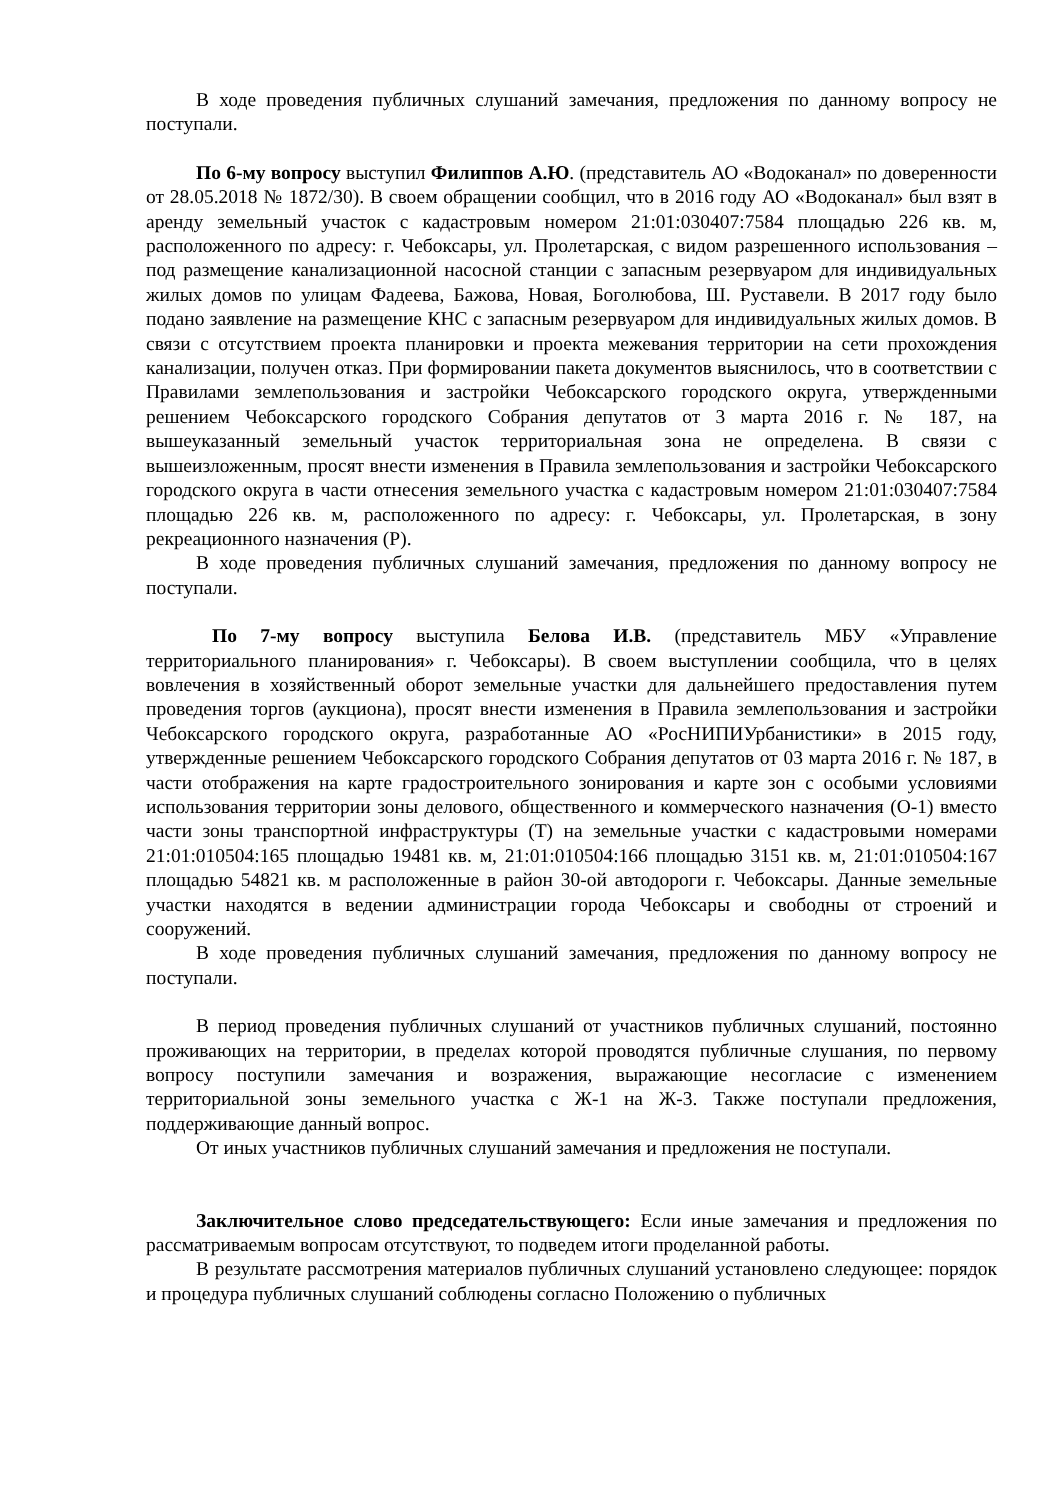В ходе проведения публичных слушаний замечания, предложения по данному вопросу не поступали.
По 6-му вопросу выступил Филиппов А.Ю. (представитель АО «Водоканал» по доверенности от 28.05.2018 № 1872/30). В своем обращении сообщил, что в 2016 году АО «Водоканал» был взят в аренду земельный участок с кадастровым номером 21:01:030407:7584 площадью 226 кв. м, расположенного по адресу: г. Чебоксары, ул. Пролетарская, с видом разрешенного использования – под размещение канализационной насосной станции с запасным резервуаром для индивидуальных жилых домов по улицам Фадеева, Бажова, Новая, Боголюбова, Ш. Руставели. В 2017 году было подано заявление на размещение КНС с запасным резервуаром для индивидуальных жилых домов. В связи с отсутствием проекта планировки и проекта межевания территории на сети прохождения канализации, получен отказ. При формировании пакета документов выяснилось, что в соответствии с Правилами землепользования и застройки Чебоксарского городского округа, утвержденными решением Чебоксарского городского Собрания депутатов от 3 марта 2016 г. № 187, на вышеуказанный земельный участок территориальная зона не определена. В связи с вышеизложенным, просят внести изменения в Правила землепользования и застройки Чебоксарского городского округа в части отнесения земельного участка с кадастровым номером 21:01:030407:7584 площадью 226 кв. м, расположенного по адресу: г. Чебоксары, ул. Пролетарская, в зону рекреационного назначения (Р).
В ходе проведения публичных слушаний замечания, предложения по данному вопросу не поступали.
По 7-му вопросу выступила Белова И.В. (представитель МБУ «Управление территориального планирования» г. Чебоксары). В своем выступлении сообщила, что в целях вовлечения в хозяйственный оборот земельные участки для дальнейшего предоставления путем проведения торгов (аукциона), просят внести изменения в Правила землепользования и застройки Чебоксарского городского округа, разработанные АО «РосНИПИУрбанистики» в 2015 году, утвержденные решением Чебоксарского городского Собрания депутатов от 03 марта 2016 г. № 187, в части отображения на карте градостроительного зонирования и карте зон с особыми условиями использования территории зоны делового, общественного и коммерческого назначения (О-1) вместо части зоны транспортной инфраструктуры (Т) на земельные участки с кадастровыми номерами 21:01:010504:165 площадью 19481 кв. м, 21:01:010504:166 площадью 3151 кв. м, 21:01:010504:167 площадью 54821 кв. м расположенные в район 30-ой автодороги г. Чебоксары. Данные земельные участки находятся в ведении администрации города Чебоксары и свободны от строений и сооружений.
В ходе проведения публичных слушаний замечания, предложения по данному вопросу не поступали.
В период проведения публичных слушаний от участников публичных слушаний, постоянно проживающих на территории, в пределах которой проводятся публичные слушания, по первому вопросу поступили замечания и возражения, выражающие несогласие с изменением территориальной зоны земельного участка с Ж-1 на Ж-3. Также поступали предложения, поддерживающие данный вопрос.
От иных участников публичных слушаний замечания и предложения не поступали.
Заключительное слово председательствующего: Если иные замечания и предложения по рассматриваемым вопросам отсутствуют, то подведем итоги проделанной работы.
В результате рассмотрения материалов публичных слушаний установлено следующее: порядок и процедура публичных слушаний соблюдены согласно Положению о публичных